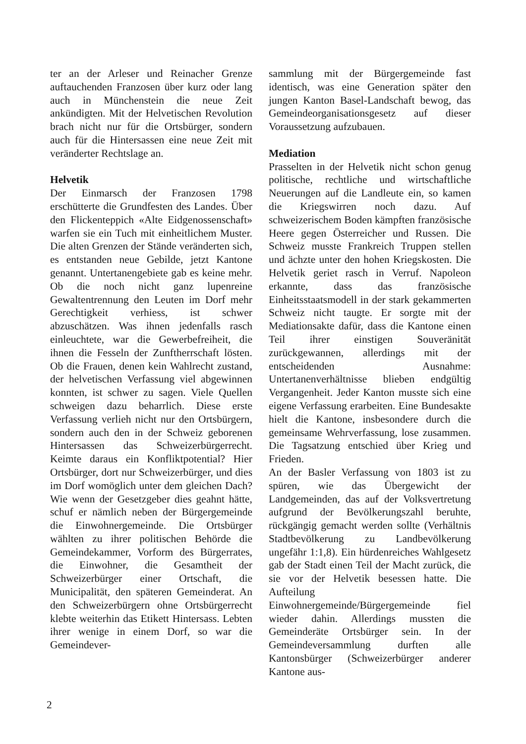ter an der Arleser und Reinacher Grenze auftauchenden Franzosen über kurz oder lang auch in Münchenstein die neue Zeit ankündigten. Mit der Helvetischen Revolution brach nicht nur für die Ortsbürger, sondern auch für die Hintersassen eine neue Zeit mit veränderter Rechtslage an.
Helvetik
Der Einmarsch der Franzosen 1798 erschütterte die Grundfesten des Landes. Über den Flickenteppich «Alte Eidgenossenschaft» warfen sie ein Tuch mit einheitlichem Muster. Die alten Grenzen der Stände veränderten sich, es entstanden neue Gebilde, jetzt Kantone genannt. Untertanengebiete gab es keine mehr. Ob die noch nicht ganz lupenreine Gewaltentrennung den Leuten im Dorf mehr Gerechtigkeit verhiess, ist schwer abzuschätzen. Was ihnen jedenfalls rasch einleuchtete, war die Gewerbefreiheit, die ihnen die Fesseln der Zunftherrschaft lösten. Ob die Frauen, denen kein Wahlrecht zustand, der helvetischen Verfassung viel abgewinnen konnten, ist schwer zu sagen. Viele Quellen schweigen dazu beharrlich. Diese erste Verfassung verlieh nicht nur den Ortsbürgern, sondern auch den in der Schweiz geborenen Hintersassen das Schweizerbürgerrecht. Keimte daraus ein Konfliktpotential? Hier Ortsbürger, dort nur Schweizerbürger, und dies im Dorf womöglich unter dem gleichen Dach? Wie wenn der Gesetzgeber dies geahnt hätte, schuf er nämlich neben der Bürgergemeinde die Einwohnergemeinde. Die Ortsbürger wählten zu ihrer politischen Behörde die Gemeindekammer, Vorform des Bürgerrates, die Einwohner, die Gesamtheit der Schweizerbürger einer Ortschaft, die Municipalität, den späteren Gemeinderat. An den Schweizerbürgern ohne Ortsbürgerrecht klebte weiterhin das Etikett Hintersass. Lebten ihrer wenige in einem Dorf, so war die Gemeindever-
sammlung mit der Bürgergemeinde fast identisch, was eine Generation später den jungen Kanton Basel-Landschaft bewog, das Gemeindeorganisationsgesetz auf dieser Voraussetzung aufzubauen.
Mediation
Prasselten in der Helvetik nicht schon genug politische, rechtliche und wirtschaftliche Neuerungen auf die Landleute ein, so kamen die Kriegswirren noch dazu. Auf schweizerischem Boden kämpften französische Heere gegen Österreicher und Russen. Die Schweiz musste Frankreich Truppen stellen und ächzte unter den hohen Kriegskosten. Die Helvetik geriet rasch in Verruf. Napoleon erkannte, dass das französische Einheitsstaatsmodell in der stark gekammerten Schweiz nicht taugte. Er sorgte mit der Mediationsakte dafür, dass die Kantone einen Teil ihrer einstigen Souveränität zurückgewannen, allerdings mit der entscheidenden Ausnahme: Untertanenverhältnisse blieben endgültig Vergangenheit. Jeder Kanton musste sich eine eigene Verfassung erarbeiten. Eine Bundesakte hielt die Kantone, insbesondere durch die gemeinsame Wehrverfassung, lose zusammen. Die Tagsatzung entschied über Krieg und Frieden.
An der Basler Verfassung von 1803 ist zu spüren, wie das Übergewicht der Landgemeinden, das auf der Volksvertretung aufgrund der Bevölkerungszahl beruhte, rückgängig gemacht werden sollte (Verhältnis Stadtbevölkerung zu Landbevölkerung ungefähr 1:1,8). Ein hürdenreiches Wahlgesetz gab der Stadt einen Teil der Macht zurück, die sie vor der Helvetik besessen hatte. Die Aufteilung Einwohnergemeinde/Bürgergemeinde fiel wieder dahin. Allerdings mussten die Gemeinderäte Ortsbürger sein. In der Gemeindeversammlung durften alle Kantonsbürger (Schweizerbürger anderer Kantone aus-
2